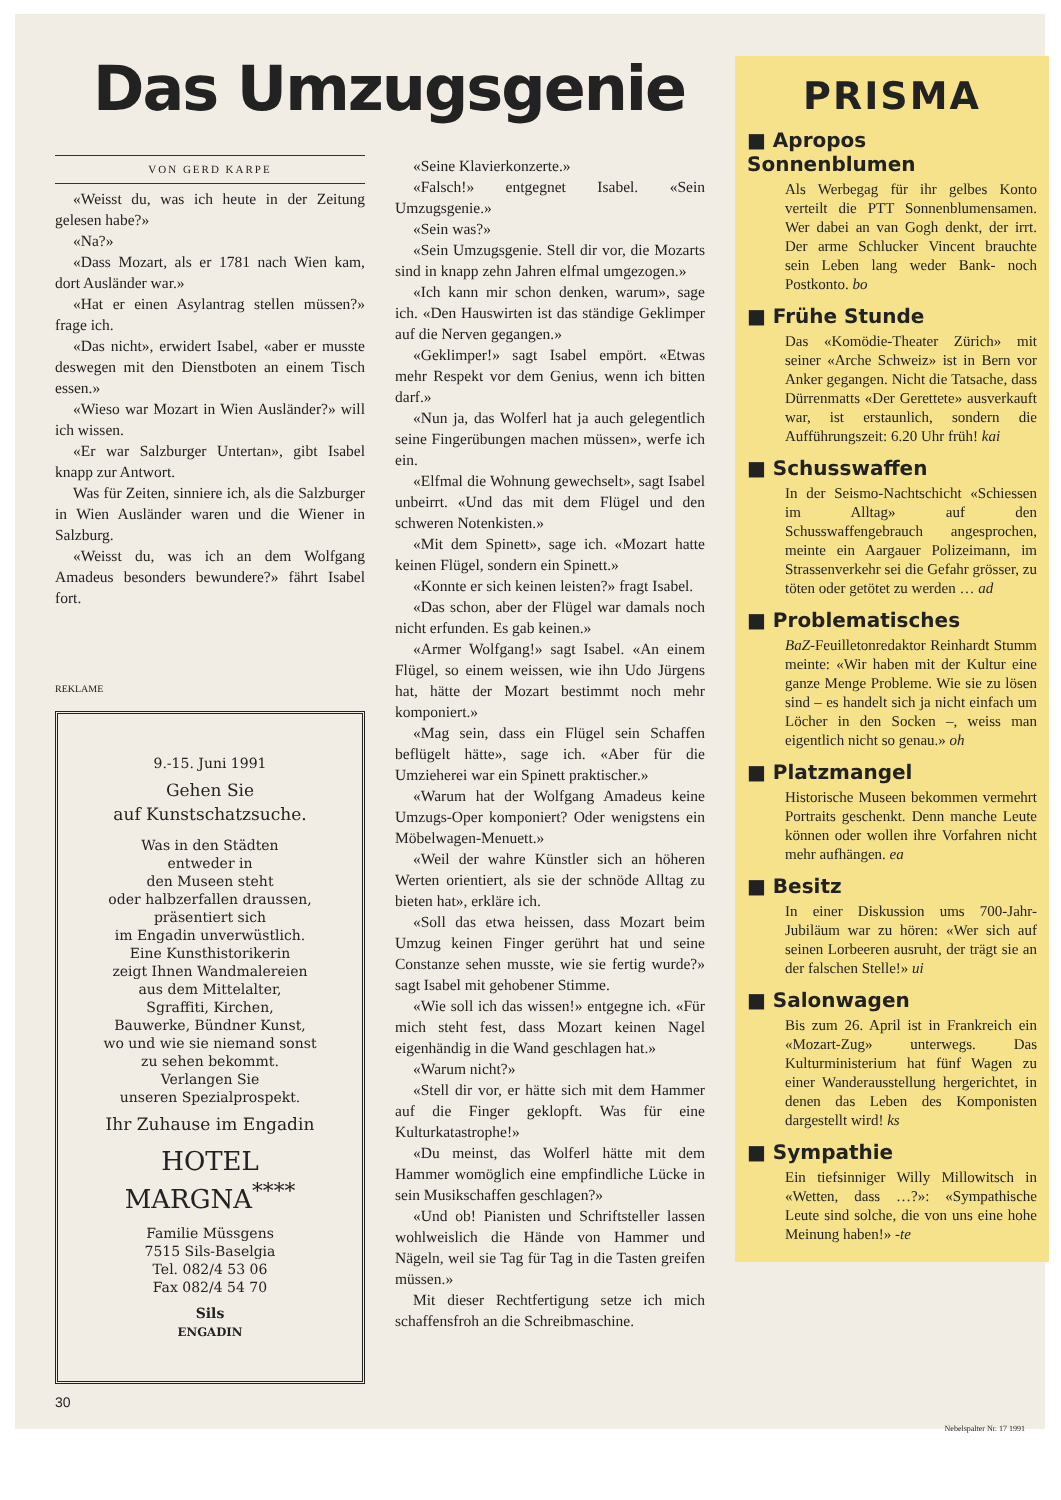Das Umzugsgenie
VON GERD KARPE
«Weisst du, was ich heute in der Zeitung gelesen habe?»
«Na?»
«Dass Mozart, als er 1781 nach Wien kam, dort Ausländer war.»
«Hat er einen Asylantrag stellen müssen?» frage ich.
«Das nicht», erwidert Isabel, «aber er musste deswegen mit den Dienstboten an einem Tisch essen.»
«Wieso war Mozart in Wien Ausländer?» will ich wissen.
«Er war Salzburger Untertan», gibt Isabel knapp zur Antwort.
Was für Zeiten, sinniere ich, als die Salzburger in Wien Ausländer waren und die Wiener in Salzburg.
«Weisst du, was ich an dem Wolfgang Amadeus besonders bewundere?» fährt Isabel fort.
REKLAME
9.-15. Juni 1991
Gehen Sie
auf Kunstschatzsuche.
Was in den Städten
entweder in
den Museen steht
oder halbzerfallen draussen,
präsentiert sich
im Engadin unverwüstlich.
Eine Kunsthistorikerin
zeigt Ihnen Wandmalereien
aus dem Mittelalter,
Sgraffiti, Kirchen,
Bauwerke, Bündner Kunst,
wo und wie sie niemand sonst
zu sehen bekommt.
Verlangen Sie
unseren Spezialprospekt.
Ihr Zuhause im Engadin
HOTEL
MARGNA<sup>****</sup>
Familie Müssgens
7515 Sils-Baselgia
Tel. 082/4 53 06
Fax 082/4 54 70
Sils
ENGADIN
30
«Seine Klavierkonzerte.»
«Falsch!» entgegnet Isabel. «Sein Umzugsgenie.»
«Sein was?»
«Sein Umzugsgenie. Stell dir vor, die Mozarts sind in knapp zehn Jahren elfmal umgezogen.»
«Ich kann mir schon denken, warum», sage ich. «Den Hauswirten ist das ständige Geklimper auf die Nerven gegangen.»
«Geklimper!» sagt Isabel empört. «Etwas mehr Respekt vor dem Genius, wenn ich bitten darf.»
«Nun ja, das Wolferl hat ja auch gelegentlich seine Fingerübungen machen müssen», werfe ich ein.
«Elfmal die Wohnung gewechselt», sagt Isabel unbeirrt. «Und das mit dem Flügel und den schweren Notenkisten.»
«Mit dem Spinett», sage ich. «Mozart hatte keinen Flügel, sondern ein Spinett.»
«Konnte er sich keinen leisten?» fragt Isabel.
«Das schon, aber der Flügel war damals noch nicht erfunden. Es gab keinen.»
«Armer Wolfgang!» sagt Isabel. «An einem Flügel, so einem weissen, wie ihn Udo Jürgens hat, hätte der Mozart bestimmt noch mehr komponiert.»
«Mag sein, dass ein Flügel sein Schaffen beflügelt hätte», sage ich. «Aber für die Umzieherei war ein Spinett praktischer.»
«Warum hat der Wolfgang Amadeus keine Umzugs-Oper komponiert? Oder wenigstens ein Möbelwagen-Menuett.»
«Weil der wahre Künstler sich an höheren Werten orientiert, als sie der schnöde Alltag zu bieten hat», erkläre ich.
«Soll das etwa heissen, dass Mozart beim Umzug keinen Finger gerührt hat und seine Constanze sehen musste, wie sie fertig wurde?» sagt Isabel mit gehobener Stimme.
«Wie soll ich das wissen!» entgegne ich. «Für mich steht fest, dass Mozart keinen Nagel eigenhändig in die Wand geschlagen hat.»
«Warum nicht?»
«Stell dir vor, er hätte sich mit dem Hammer auf die Finger geklopft. Was für eine Kulturkatastrophe!»
«Du meinst, das Wolferl hätte mit dem Hammer womöglich eine empfindliche Lücke in sein Musikschaffen geschlagen?»
«Und ob! Pianisten und Schriftsteller lassen wohlweislich die Hände von Hammer und Nägeln, weil sie Tag für Tag in die Tasten greifen müssen.»
Mit dieser Rechtfertigung setze ich mich schaffensfroh an die Schreibmaschine.
PRISMA
■ Apropos Sonnenblumen
Als Werbegag für ihr gelbes Konto verteilt die PTT Sonnenblumensamen. Wer dabei an van Gogh denkt, der irrt. Der arme Schlucker Vincent brauchte sein Leben lang weder Bank- noch Postkonto. bo
■ Frühe Stunde
Das «Komödie-Theater Zürich» mit seiner «Arche Schweiz» ist in Bern vor Anker gegangen. Nicht die Tatsache, dass Dürrenmatts «Der Gerettete» ausverkauft war, ist erstaunlich, sondern die Aufführungszeit: 6.20 Uhr früh! kai
■ Schusswaffen
In der Seismo-Nachtschicht «Schiessen im Alltag» auf den Schusswaffengebrauch angesprochen, meinte ein Aargauer Polizeimann, im Strassenverkehr sei die Gefahr grösser, zu töten oder getötet zu werden … ad
■ Problematisches
BaZ-Feuilletonredaktor Reinhardt Stumm meinte: «Wir haben mit der Kultur eine ganze Menge Probleme. Wie sie zu lösen sind – es handelt sich ja nicht einfach um Löcher in den Socken –, weiss man eigentlich nicht so genau.» oh
■ Platzmangel
Historische Museen bekommen vermehrt Portraits geschenkt. Denn manche Leute können oder wollen ihre Vorfahren nicht mehr aufhängen. ea
■ Besitz
In einer Diskussion ums 700-Jahr-Jubiläum war zu hören: «Wer sich auf seinen Lorbeeren ausruht, der trägt sie an der falschen Stelle!» ui
■ Salonwagen
Bis zum 26. April ist in Frankreich ein «Mozart-Zug» unterwegs. Das Kulturministerium hat fünf Wagen zu einer Wanderausstellung hergerichtet, in denen das Leben des Komponisten dargestellt wird! ks
■ Sympathie
Ein tiefsinniger Willy Millowitsch in «Wetten, dass …?»: «Sympathische Leute sind solche, die von uns eine hohe Meinung haben!» -te
Nebelspalter Nr. 17 1991